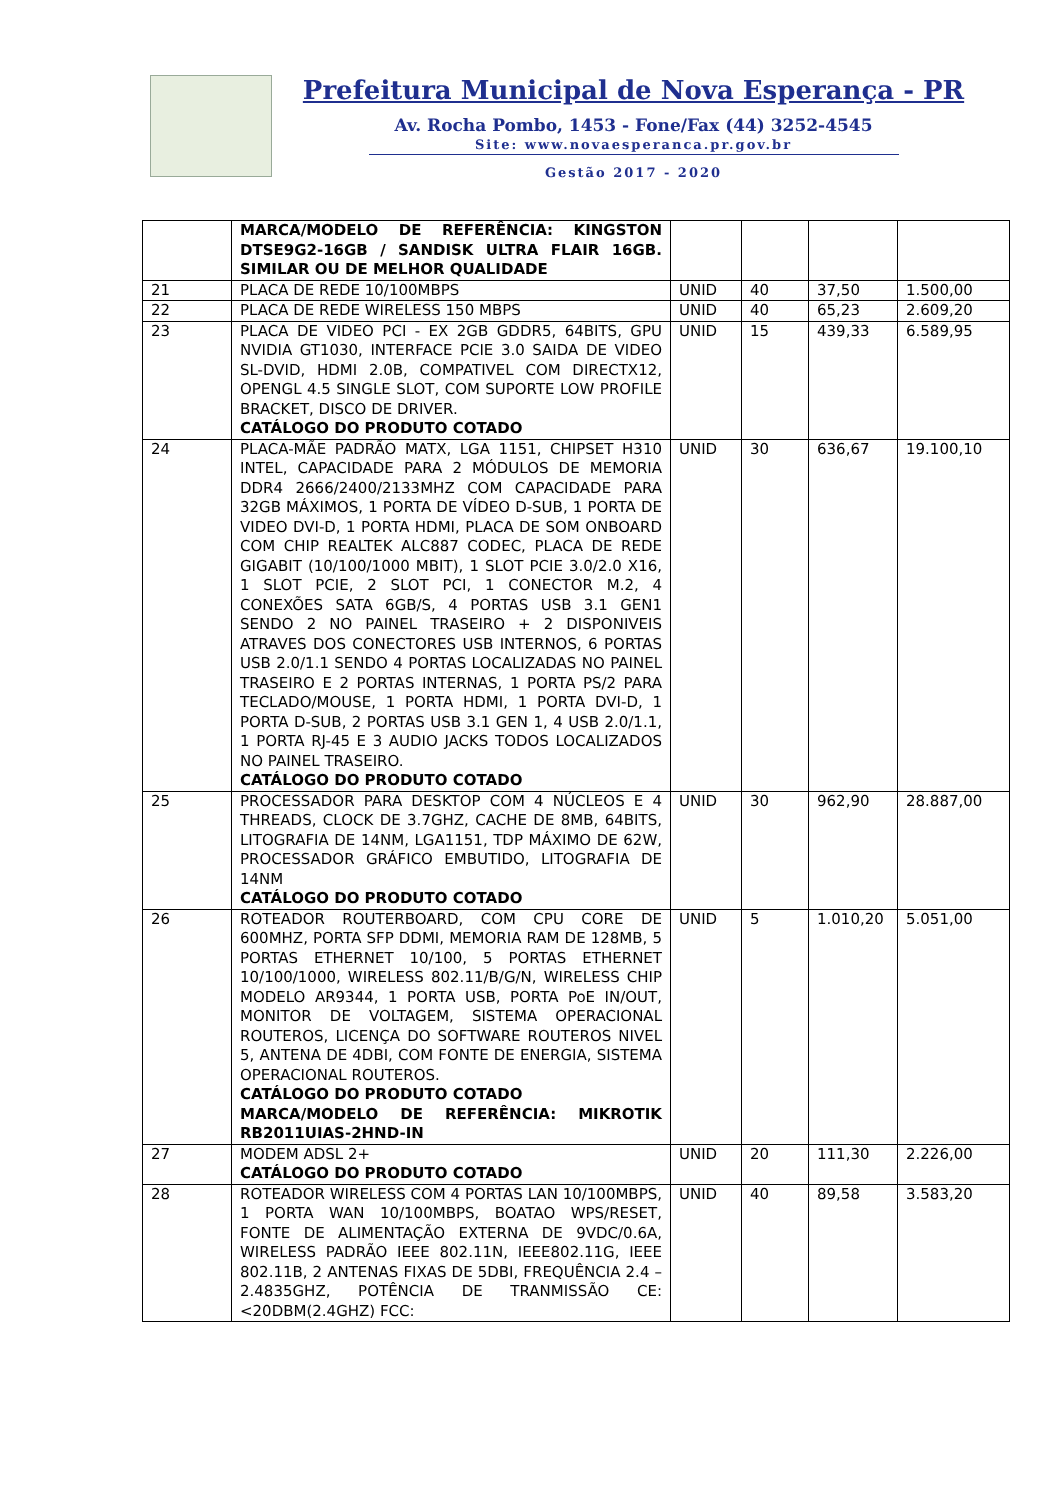Prefeitura Municipal de Nova Esperança - PR
Av. Rocha Pombo, 1453 - Fone/Fax (44) 3252-4545
Site: www.novaesperanca.pr.gov.br
Gestão 2017 - 2020
| | MARCA/MODELO DE REFERÊNCIA: KINGSTON DTSE9G2-16GB / SANDISK ULTRA FLAIR 16GB. SIMILAR OU DE MELHOR QUALIDADE | | | | |
| 21 | PLACA DE REDE 10/100MBPS | UNID | 40 | 37,50 | 1.500,00 |
| 22 | PLACA DE REDE WIRELESS 150 MBPS | UNID | 40 | 65,23 | 2.609,20 |
| 23 | PLACA DE VIDEO PCI - EX 2GB GDDR5, 64BITS, GPU NVIDIA GT1030, INTERFACE PCIE 3.0 SAIDA DE VIDEO SL-DVID, HDMI 2.0B, COMPATIVEL COM DIRECTX12, OPENGL 4.5 SINGLE SLOT, COM SUPORTE LOW PROFILE BRACKET, DISCO DE DRIVER. CATÁLOGO DO PRODUTO COTADO | UNID | 15 | 439,33 | 6.589,95 |
| 24 | PLACA-MÃE PADRÃO MATX, LGA 1151, CHIPSET H310 INTEL, CAPACIDADE PARA 2 MÓDULOS DE MEMORIA DDR4 2666/2400/2133MHZ COM CAPACIDADE PARA 32GB MÁXIMOS, 1 PORTA DE VÍDEO D-SUB, 1 PORTA DE VIDEO DVI-D, 1 PORTA HDMI, PLACA DE SOM ONBOARD COM CHIP REALTEK ALC887 CODEC, PLACA DE REDE GIGABIT (10/100/1000 MBIT), 1 SLOT PCIE 3.0/2.0 X16, 1 SLOT PCIE, 2 SLOT PCI, 1 CONECTOR M.2, 4 CONEXÕES SATA 6GB/S, 4 PORTAS USB 3.1 GEN1 SENDO 2 NO PAINEL TRASEIRO + 2 DISPONIVEIS ATRAVES DOS CONECTORES USB INTERNOS, 6 PORTAS USB 2.0/1.1 SENDO 4 PORTAS LOCALIZADAS NO PAINEL TRASEIRO E 2 PORTAS INTERNAS, 1 PORTA PS/2 PARA TECLADO/MOUSE, 1 PORTA HDMI, 1 PORTA DVI-D, 1 PORTA D-SUB, 2 PORTAS USB 3.1 GEN 1, 4 USB 2.0/1.1, 1 PORTA RJ-45 E 3 AUDIO JACKS TODOS LOCALIZADOS NO PAINEL TRASEIRO. CATÁLOGO DO PRODUTO COTADO | UNID | 30 | 636,67 | 19.100,10 |
| 25 | PROCESSADOR PARA DESKTOP COM 4 NÚCLEOS E 4 THREADS, CLOCK DE 3.7GHZ, CACHE DE 8MB, 64BITS, LITOGRAFIA DE 14NM, LGA1151, TDP MÁXIMO DE 62W, PROCESSADOR GRÁFICO EMBUTIDO, LITOGRAFIA DE 14NM CATÁLOGO DO PRODUTO COTADO | UNID | 30 | 962,90 | 28.887,00 |
| 26 | ROTEADOR ROUTERBOARD, COM CPU CORE DE 600MHZ, PORTA SFP DDMI, MEMORIA RAM DE 128MB, 5 PORTAS ETHERNET 10/100, 5 PORTAS ETHERNET 10/100/1000, WIRELESS 802.11/B/G/N, WIRELESS CHIP MODELO AR9344, 1 PORTA USB, PORTA PoE IN/OUT, MONITOR DE VOLTAGEM, SISTEMA OPERACIONAL ROUTEROS, LICENÇA DO SOFTWARE ROUTEROS NIVEL 5, ANTENA DE 4DBI, COM FONTE DE ENERGIA, SISTEMA OPERACIONAL ROUTEROS. CATÁLOGO DO PRODUTO COTADO MARCA/MODELO DE REFERÊNCIA: MIKROTIK RB2011UIAS-2HND-IN | UNID | 5 | 1.010,20 | 5.051,00 |
| 27 | MODEM ADSL 2+ CATÁLOGO DO PRODUTO COTADO | UNID | 20 | 111,30 | 2.226,00 |
| 28 | ROTEADOR WIRELESS COM 4 PORTAS LAN 10/100MBPS, 1 PORTA WAN 10/100MBPS, BOATAO WPS/RESET, FONTE DE ALIMENTAÇÃO EXTERNA DE 9VDC/0.6A, WIRELESS PADRÃO IEEE 802.11N, IEEE802.11G, IEEE 802.11B, 2 ANTENAS FIXAS DE 5DBI, FREQUÊNCIA 2.4 – 2.4835GHZ, POTÊNCIA DE TRANMISSÃO CE: <20DBM(2.4GHZ) FCC: | UNID | 40 | 89,58 | 3.583,20 |